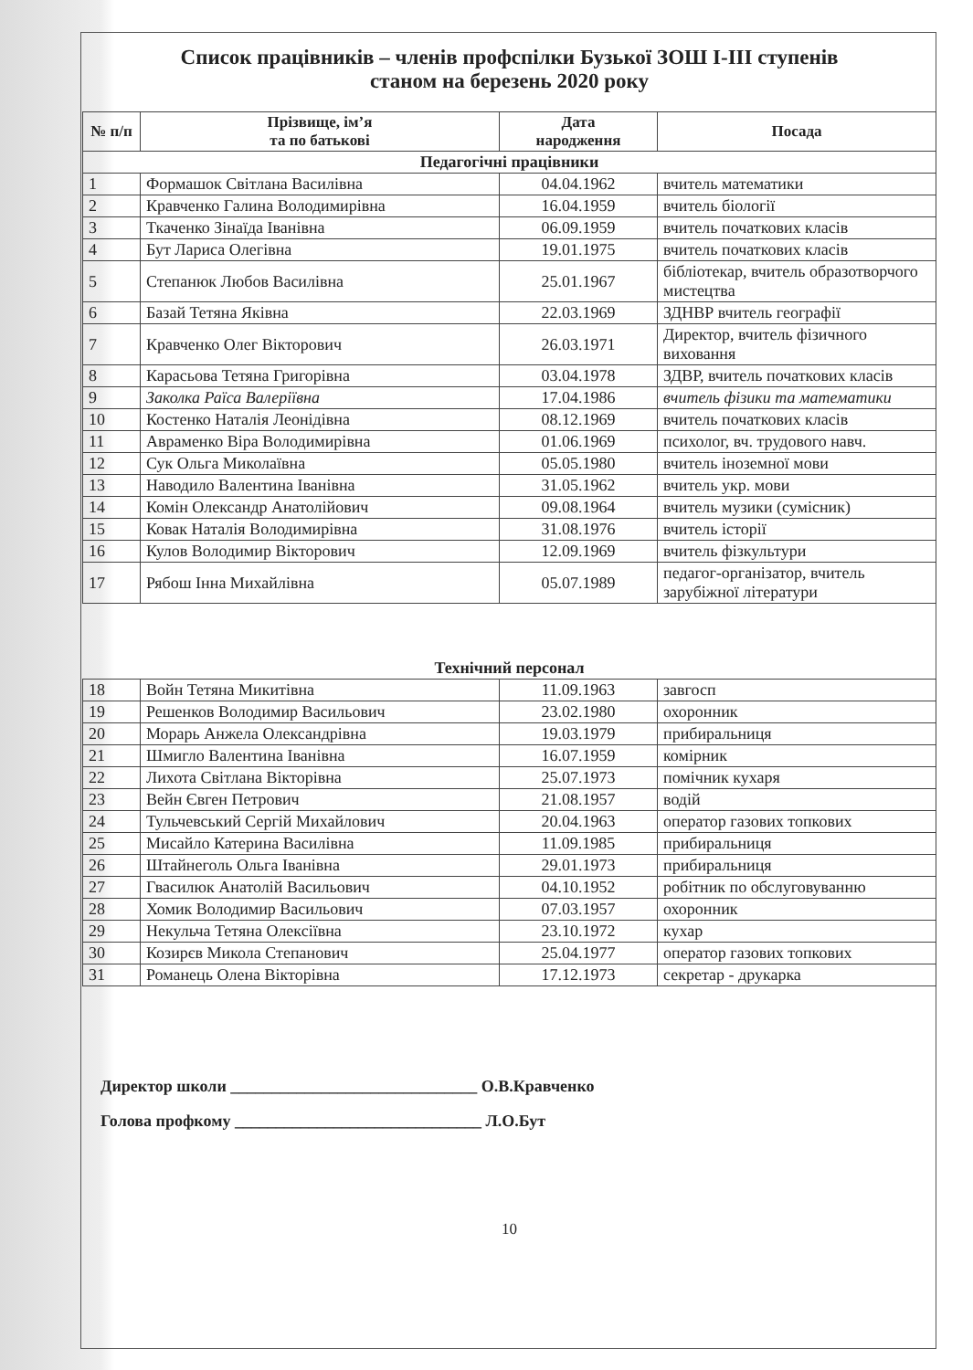Список працівників – членів профспілки Бузької ЗОШ І-ІІІ ступенів
станом на березень 2020 року
| № п/п | Прізвище, ім’я та по батькові | Дата народження | Посада |
| --- | --- | --- | --- |
| Педагогічні працівники | | | |
| 1 | Формашок Світлана Василівна | 04.04.1962 | вчитель математики |
| 2 | Кравченко Галина Володимирівна | 16.04.1959 | вчитель біології |
| 3 | Ткаченко Зінаїда Іванівна | 06.09.1959 | вчитель початкових класів |
| 4 | Бут Лариса Олегівна | 19.01.1975 | вчитель початкових класів |
| 5 | Степанюк Любов Василівна | 25.01.1967 | бібліотекар, вчитель образотворчого мистецтва |
| 6 | Базай Тетяна Яківна | 22.03.1969 | ЗДНВР вчитель географії |
| 7 | Кравченко Олег Вікторович | 26.03.1971 | Директор, вчитель фізичного виховання |
| 8 | Карасьова Тетяна Григорівна | 03.04.1978 | ЗДВР, вчитель початкових класів |
| 9 | Заколка Раїса Валеріївна | 17.04.1986 | вчитель фізики та математики |
| 10 | Костенко Наталія Леонідівна | 08.12.1969 | вчитель початкових класів |
| 11 | Авраменко Віра Володимирівна | 01.06.1969 | психолог, вч. трудового навч. |
| 12 | Сук Ольга Миколаївна | 05.05.1980 | вчитель іноземної мови |
| 13 | Наводило Валентина Іванівна | 31.05.1962 | вчитель укр. мови |
| 14 | Комін Олександр Анатолійович | 09.08.1964 | вчитель музики (сумісник) |
| 15 | Ковак Наталія Володимирівна | 31.08.1976 | вчитель історії |
| 16 | Кулов Володимир Вікторович | 12.09.1969 | вчитель фізкультури |
| 17 | Рябош Інна Михайлівна | 05.07.1989 | педагог-організатор, вчитель зарубіжної літератури |
| Технічний персонал | | | |
| 18 | Войн Тетяна Микитівна | 11.09.1963 | завгосп |
| 19 | Решенков Володимир Васильович | 23.02.1980 | охоронник |
| 20 | Морарь Анжела Олександрівна | 19.03.1979 | прибиральниця |
| 21 | Шмигло Валентина Іванівна | 16.07.1959 | комірник |
| 22 | Лихота Світлана Вікторівна | 25.07.1973 | помічник кухаря |
| 23 | Вейн Євген Петрович | 21.08.1957 | водій |
| 24 | Тульчевський Сергій Михайлович | 20.04.1963 | оператор газових топкових |
| 25 | Мисайло Катерина Василівна | 11.09.1985 | прибиральниця |
| 26 | Штайнеголь Ольга Іванівна | 29.01.1973 | прибиральниця |
| 27 | Гвасилюк Анатолій Васильович | 04.10.1952 | робітник по обслуговуванню |
| 28 | Хомик Володимир Васильович | 07.03.1957 | охоронник |
| 29 | Некульча Тетяна Олексіївна | 23.10.1972 | кухар |
| 30 | Козирєв Микола Степанович | 25.04.1977 | оператор газових топкових |
| 31 | Романець Олена Вікторівна | 17.12.1973 | секретар - друкарка |
Директор школи ______________________________ О.В.Кравченко
Голова профкому ______________________________ Л.О.Бут
10